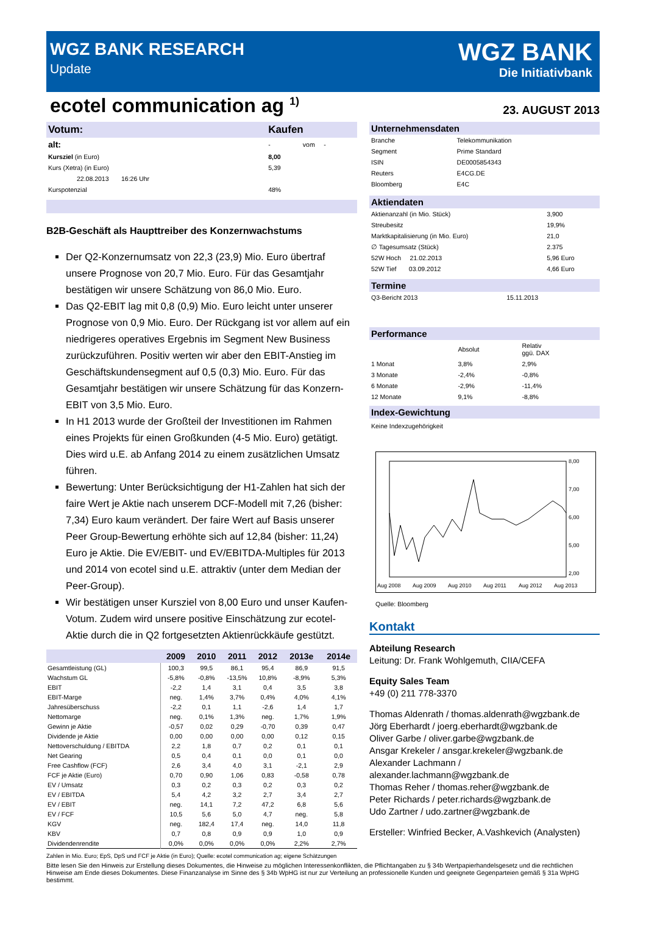WGZ BANK RESEARCH
Update
WGZ BANK
Die Initiativbank
ecotel communication ag <sup>1)</sup>
23. AUGUST 2013
| Votum: | Kaufen | |
| alt: | - | vom - |
| Kursziel (in Euro) | 8,00 | |
| Kurs (Xetra) (in Euro) | 5,39 | |
| 22.08.2013 16:26 Uhr | | |
| Kurspotenzial | 48% | |
B2B-Geschäft als Haupttreiber des Konzernwachstums
Der Q2-Konzernumsatz von 22,3 (23,9) Mio. Euro übertraf unsere Prognose von 20,7 Mio. Euro. Für das Gesamtjahr bestätigen wir unsere Schätzung von 86,0 Mio. Euro.
Das Q2-EBIT lag mit 0,8 (0,9) Mio. Euro leicht unter unserer Prognose von 0,9 Mio. Euro. Der Rückgang ist vor allem auf ein niedrigeres operatives Ergebnis im Segment New Business zurückzuführen. Positiv werten wir aber den EBIT-Anstieg im Geschäftskundensegment auf 0,5 (0,3) Mio. Euro. Für das Gesamtjahr bestätigen wir unsere Schätzung für das Konzern-EBIT von 3,5 Mio. Euro.
In H1 2013 wurde der Großteil der Investitionen im Rahmen eines Projekts für einen Großkunden (4-5 Mio. Euro) getätigt. Dies wird u.E. ab Anfang 2014 zu einem zusätzlichen Umsatz führen.
Bewertung: Unter Berücksichtigung der H1-Zahlen hat sich der faire Wert je Aktie nach unserem DCF-Modell mit 7,26 (bisher: 7,34) Euro kaum verändert. Der faire Wert auf Basis unserer Peer Group-Bewertung erhöhte sich auf 12,84 (bisher: 11,24) Euro je Aktie. Die EV/EBIT- und EV/EBITDA-Multiples für 2013 und 2014 von ecotel sind u.E. attraktiv (unter dem Median der Peer-Group).
Wir bestätigen unser Kursziel von 8,00 Euro und unser Kaufen-Votum. Zudem wird unsere positive Einschätzung zur ecotel-Aktie durch die in Q2 fortgesetzten Aktienrückkäufe gestützt.
| | 2009 | 2010 | 2011 | 2012 | 2013e | 2014e |
| --- | --- | --- | --- | --- | --- | --- |
| Gesamtleistung (GL) | 100,3 | 99,5 | 86,1 | 95,4 | 86,9 | 91,5 |
| Wachstum GL | -5,8% | -0,8% | -13,5% | 10,8% | -8,9% | 5,3% |
| EBIT | -2,2 | 1,4 | 3,1 | 0,4 | 3,5 | 3,8 |
| EBIT-Marge | neg. | 1,4% | 3,7% | 0,4% | 4,0% | 4,1% |
| Jahresüberschuss | -2,2 | 0,1 | 1,1 | -2,6 | 1,4 | 1,7 |
| Nettomarge | neg. | 0,1% | 1,3% | neg. | 1,7% | 1,9% |
| Gewinn je Aktie | -0,57 | 0,02 | 0,29 | -0,70 | 0,39 | 0,47 |
| Dividende je Aktie | 0,00 | 0,00 | 0,00 | 0,00 | 0,12 | 0,15 |
| Nettoverschuldung / EBITDA | 2,2 | 1,8 | 0,7 | 0,2 | 0,1 | 0,1 |
| Net Gearing | 0,5 | 0,4 | 0,1 | 0,0 | 0,1 | 0,0 |
| Free Cashflow (FCF) | 2,6 | 3,4 | 4,0 | 3,1 | -2,1 | 2,9 |
| FCF je Aktie (Euro) | 0,70 | 0,90 | 1,06 | 0,83 | -0,58 | 0,78 |
| EV / Umsatz | 0,3 | 0,2 | 0,3 | 0,2 | 0,3 | 0,2 |
| EV / EBITDA | 5,4 | 4,2 | 3,2 | 2,7 | 3,4 | 2,7 |
| EV / EBIT | neg. | 14,1 | 7,2 | 47,2 | 6,8 | 5,6 |
| EV / FCF | 10,5 | 5,6 | 5,0 | 4,7 | neg. | 5,8 |
| KGV | neg. | 182,4 | 17,4 | neg. | 14,0 | 11,8 |
| KBV | 0,7 | 0,8 | 0,9 | 0,9 | 1,0 | 0,9 |
| Dividendenrendite | 0,0% | 0,0% | 0,0% | 0,0% | 2,2% | 2,7% |
Zahlen in Mio. Euro; EpS, DpS und FCF je Aktie (in Euro); Quelle: ecotel communication ag; eigene Schätzungen
Unternehmensdaten
| Branche | Telekommunikation |
| Segment | Prime Standard |
| ISIN | DE0005854343 |
| Reuters | E4CG.DE |
| Bloomberg | E4C |
Aktiendaten
| Aktienanzahl (in Mio. Stück) | 3,900 |
| Streubesitz | 19,9% |
| Marktkapitalisierung (in Mio. Euro) | 21,0 |
| ∅ Tagesumsatz (Stück) | 2.375 |
| 52W Hoch 21.02.2013 | 5,96 Euro |
| 52W Tief 03.09.2012 | 4,66 Euro |
Termine
| Q3-Bericht 2013 | 15.11.2013 |
Performance
| | Absolut | Relativ ggü. DAX |
| 1 Monat | 3,8% | 2,9% |
| 3 Monate | -2,4% | -0,8% |
| 6 Monate | -2,9% | -11,4% |
| 12 Monate | 9,1% | -8,8% |
Index-Gewichtung
Keine Indexzugehörigkeit
8,00
7,00
6,00
5,00
2,00
Aug 2008
Aug 2009
Aug 2010
Aug 2011
Aug 2012
Aug 2013
Quelle: Bloomberg
Kontakt
Abteilung Research
Leitung: Dr. Frank Wohlgemuth, CIIA/CEFA
Equity Sales Team
+49 (0) 211 778-3370
Thomas Aldenrath / thomas.aldenrath@wgzbank.de
Jörg Eberhardt / joerg.eberhardt@wgzbank.de
Oliver Garbe / oliver.garbe@wgzbank.de
Ansgar Krekeler / ansgar.krekeler@wgzbank.de
Alexander Lachmann / alexander.lachmann@wgzbank.de
Thomas Reher / thomas.reher@wgzbank.de
Peter Richards / peter.richards@wgzbank.de
Udo Zartner / udo.zartner@wgzbank.de
Ersteller: Winfried Becker, A.Vashkevich (Analysten)
Bitte lesen Sie den Hinweis zur Erstellung dieses Dokumentes, die Hinweise zu möglichen Interessenkonflikten, die Pflichtangaben zu § 34b Wertpapierhandelsgesetz und die rechtlichen Hinweise am Ende dieses Dokumentes. Diese Finanzanalyse im Sinne des § 34b WpHG ist nur zur Verteilung an professionelle Kunden und geeignete Gegenparteien gemäß § 31a WpHG bestimmt.